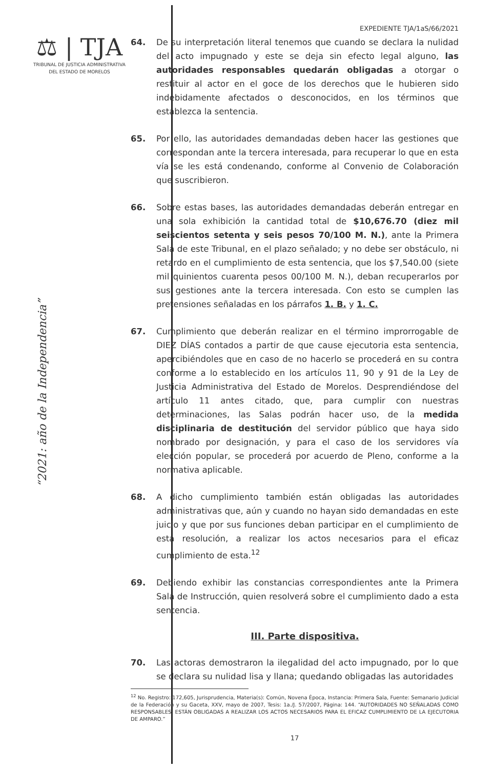⚖ | TJA
TRIBUNAL DE JUSTICIA ADMINISTRATIVA
DEL ESTADO DE MORELOS
“2021: año de la Independencia”
EXPEDIENTE TJA/1aS/66/2021
64. De su interpretación literal tenemos que cuando se declara la nulidad del acto impugnado y este se deja sin efecto legal alguno, las autoridades responsables quedarán obligadas a otorgar o restituir al actor en el goce de los derechos que le hubieren sido indebidamente afectados o desconocidos, en los términos que establezca la sentencia.
65. Por ello, las autoridades demandadas deben hacer las gestiones que correspondan ante la tercera interesada, para recuperar lo que en esta vía se les está condenando, conforme al Convenio de Colaboración que suscribieron.
66. Sobre estas bases, las autoridades demandadas deberán entregar en una sola exhibición la cantidad total de $10,676.70 (diez mil seiscientos setenta y seis pesos 70/100 M. N.), ante la Primera Sala de este Tribunal, en el plazo señalado; y no debe ser obstáculo, ni retardo en el cumplimiento de esta sentencia, que los $7,540.00 (siete mil quinientos cuarenta pesos 00/100 M. N.), deban recuperarlos por sus gestiones ante la tercera interesada. Con esto se cumplen las pretensiones señaladas en los párrafos 1. B. y 1. C.
67. Cumplimiento que deberán realizar en el término improrrogable de DIEZ DÍAS contados a partir de que cause ejecutoria esta sentencia, apercibiéndoles que en caso de no hacerlo se procederá en su contra conforme a lo establecido en los artículos 11, 90 y 91 de la Ley de Justicia Administrativa del Estado de Morelos. Desprendiéndose del artículo 11 antes citado, que, para cumplir con nuestras determinaciones, las Salas podrán hacer uso, de la medida disciplinaria de destitución del servidor público que haya sido nombrado por designación, y para el caso de los servidores vía elección popular, se procederá por acuerdo de Pleno, conforme a la normativa aplicable.
68. A dicho cumplimiento también están obligadas las autoridades administrativas que, aún y cuando no hayan sido demandadas en este juicio y que por sus funciones deban participar en el cumplimiento de esta resolución, a realizar los actos necesarios para el eficaz cumplimiento de esta.<sup>12</sup>
69. Debiendo exhibir las constancias correspondientes ante la Primera Sala de Instrucción, quien resolverá sobre el cumplimiento dado a esta sentencia.
III. Parte dispositiva.
70. Las actoras demostraron la ilegalidad del acto impugnado, por lo que se declara su nulidad lisa y llana; quedando obligadas las autoridades
<sup>12</sup> No. Registro: 172,605, Jurisprudencia, Materia(s): Común, Novena Época, Instancia: Primera Sala, Fuente: Semanario Judicial de la Federación y su Gaceta, XXV, mayo de 2007, Tesis: 1a./J. 57/2007, Página: 144. “AUTORIDADES NO SEÑALADAS COMO RESPONSABLES. ESTÁN OBLIGADAS A REALIZAR LOS ACTOS NECESARIOS PARA EL EFICAZ CUMPLIMIENTO DE LA EJECUTORIA DE AMPARO.”
17